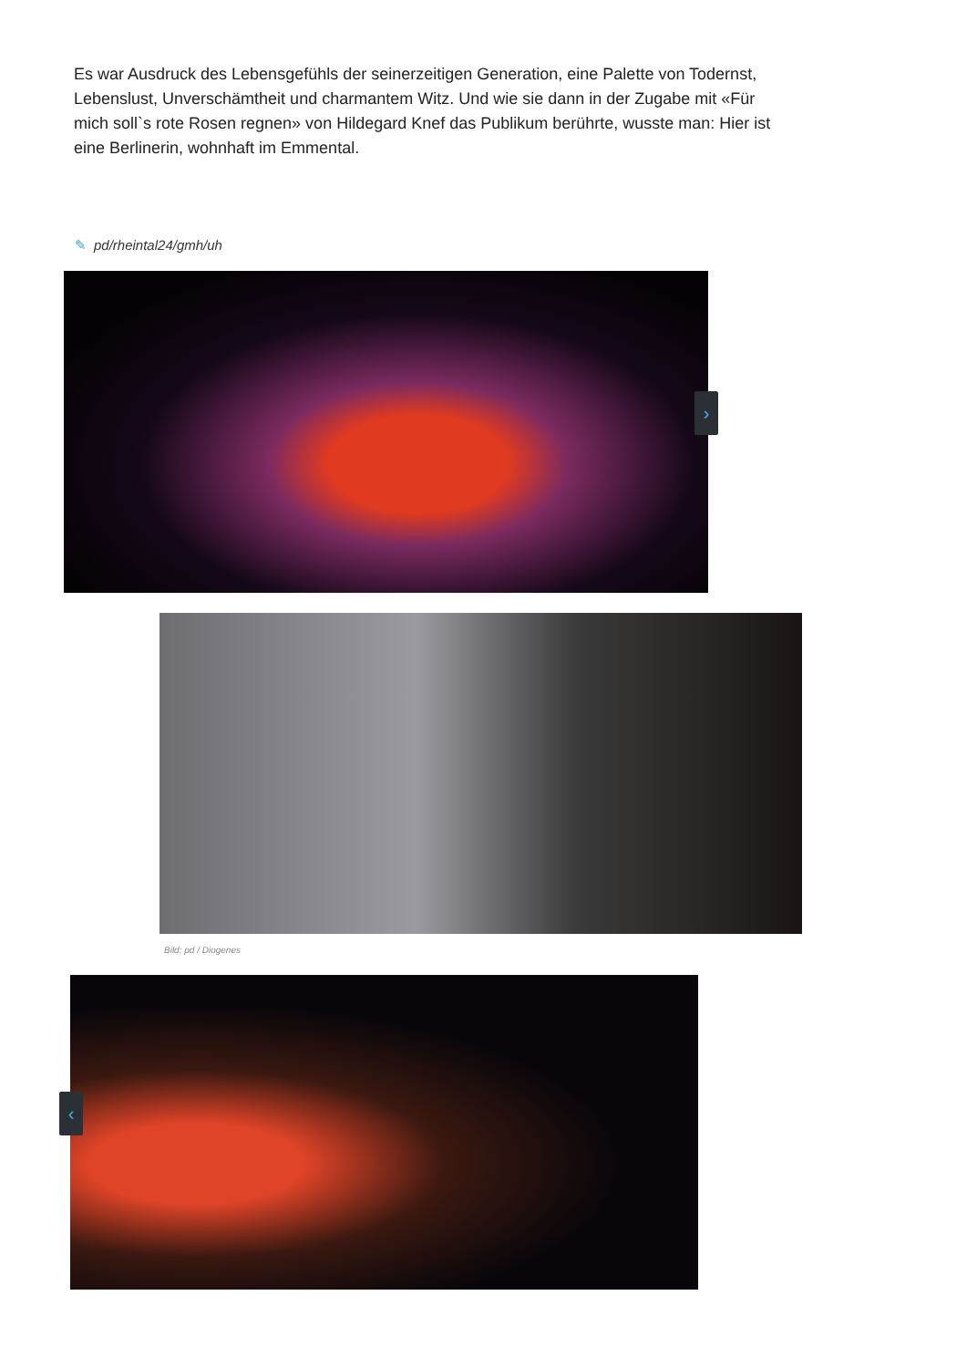Es war Ausdruck des Lebensgefühls der seinerzeitigen Generation, eine Palette von Todernst, Lebenslust, Unverschämtheit und charmantem Witz. Und wie sie dann in der Zugabe mit «Für mich soll`s rote Rosen regnen» von Hildegard Knef das Publikum berührte, wusste man: Hier ist eine Berlinerin, wohnhaft im Emmental.
✎ pd/rheintal24/gmh/uh
›
Bild: pd / Diogenes
‹